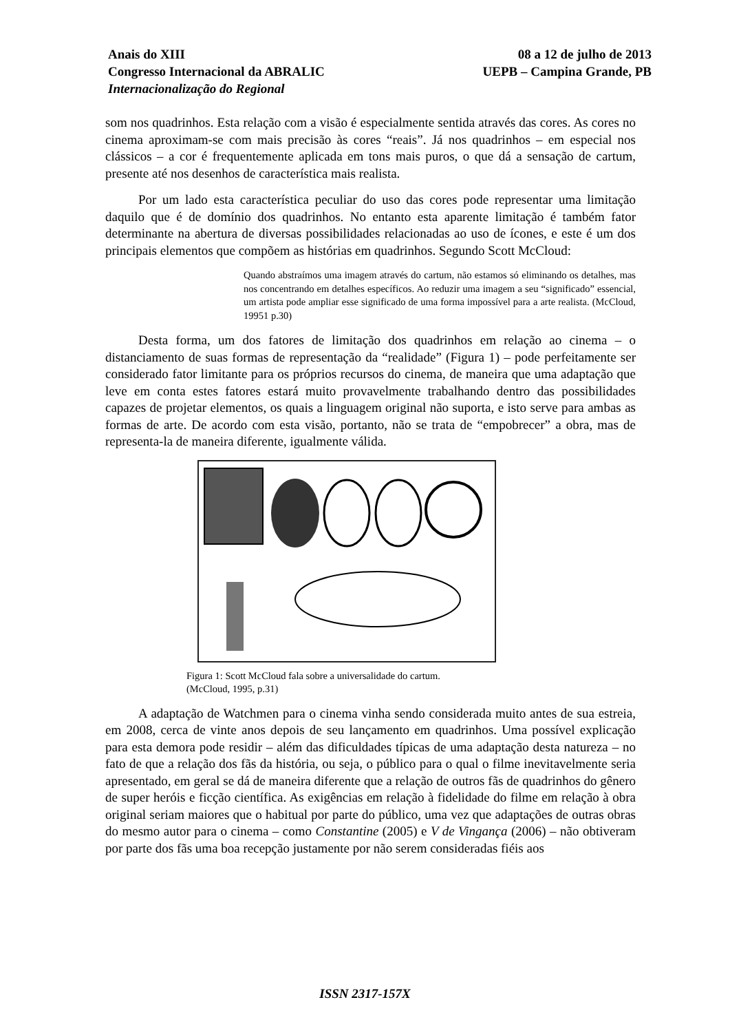Anais do XIII
Congresso Internacional da ABRALIC
Internacionalização do Regional
08 a 12 de julho de 2013
UEPB – Campina Grande, PB
som nos quadrinhos. Esta relação com a visão é especialmente sentida através das cores. As cores no cinema aproximam-se com mais precisão às cores “reais”. Já nos quadrinhos – em especial nos clássicos – a cor é frequentemente aplicada em tons mais puros, o que dá a sensação de cartum, presente até nos desenhos de característica mais realista.
Por um lado esta característica peculiar do uso das cores pode representar uma limitação daquilo que é de domínio dos quadrinhos. No entanto esta aparente limitação é também fator determinante na abertura de diversas possibilidades relacionadas ao uso de ícones, e este é um dos principais elementos que compõem as histórias em quadrinhos. Segundo Scott McCloud:
Quando abstraímos uma imagem através do cartum, não estamos só eliminando os detalhes, mas nos concentrando em detalhes específicos. Ao reduzir uma imagem a seu “significado” essencial, um artista pode ampliar esse significado de uma forma impossível para a arte realista. (McCloud, 19951 p.30)
Desta forma, um dos fatores de limitação dos quadrinhos em relação ao cinema – o distanciamento de suas formas de representação da “realidade” (Figura 1) – pode perfeitamente ser considerado fator limitante para os próprios recursos do cinema, de maneira que uma adaptação que leve em conta estes fatores estará muito provavelmente trabalhando dentro das possibilidades capazes de projetar elementos, os quais a linguagem original não suporta, e isto serve para ambas as formas de arte. De acordo com esta visão, portanto, não se trata de “empobrecer” a obra, mas de representa-la de maneira diferente, igualmente válida.
Figura 1: Scott McCloud fala sobre a universalidade do cartum.
(McCloud, 1995, p.31)
A adaptação de Watchmen para o cinema vinha sendo considerada muito antes de sua estreia, em 2008, cerca de vinte anos depois de seu lançamento em quadrinhos. Uma possível explicação para esta demora pode residir – além das dificuldades típicas de uma adaptação desta natureza – no fato de que a relação dos fãs da história, ou seja, o público para o qual o filme inevitavelmente seria apresentado, em geral se dá de maneira diferente que a relação de outros fãs de quadrinhos do gênero de super heróis e ficção científica. As exigências em relação à fidelidade do filme em relação à obra original seriam maiores que o habitual por parte do público, uma vez que adaptações de outras obras do mesmo autor para o cinema – como Constantine (2005) e V de Vingança (2006) – não obtiveram por parte dos fãs uma boa recepção justamente por não serem consideradas fiéis aos
ISSN 2317-157X